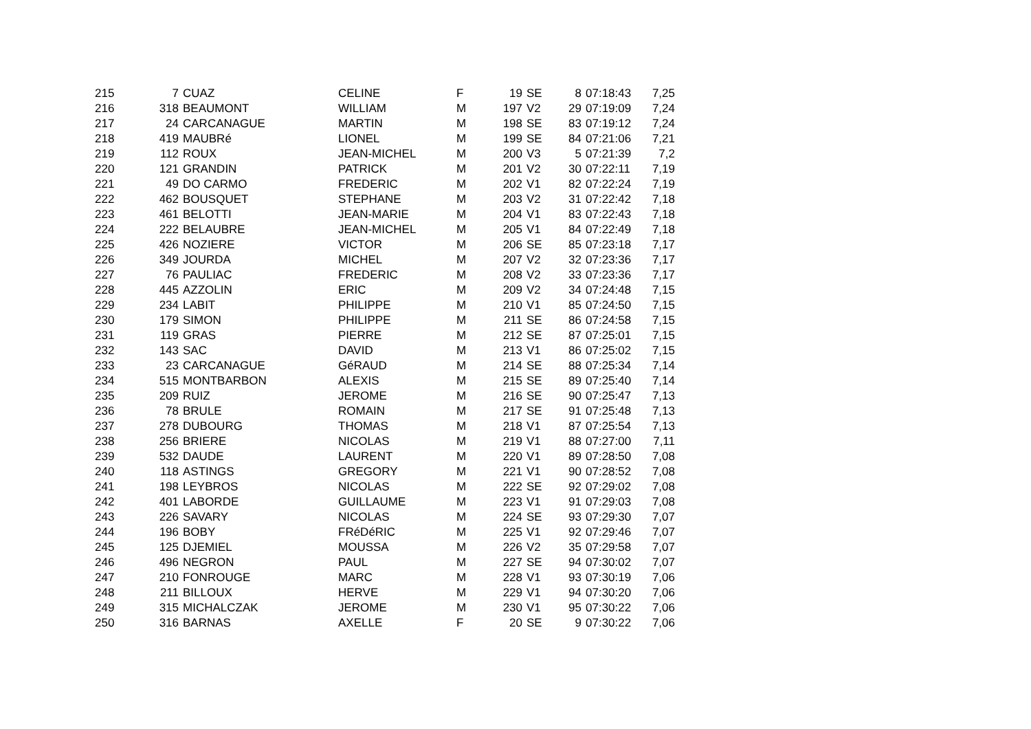| 215 | 7 | CUAZ | CELINE | F | 19 | SE | 8 | 07:18:43 | 7,25 |
| 216 | 318 | BEAUMONT | WILLIAM | M | 197 | V2 | 29 | 07:19:09 | 7,24 |
| 217 | 24 | CARCANAGUE | MARTIN | M | 198 | SE | 83 | 07:19:12 | 7,24 |
| 218 | 419 | MAUBRé | LIONEL | M | 199 | SE | 84 | 07:21:06 | 7,21 |
| 219 | 112 | ROUX | JEAN-MICHEL | M | 200 | V3 | 5 | 07:21:39 | 7,2 |
| 220 | 121 | GRANDIN | PATRICK | M | 201 | V2 | 30 | 07:22:11 | 7,19 |
| 221 | 49 | DO CARMO | FREDERIC | M | 202 | V1 | 82 | 07:22:24 | 7,19 |
| 222 | 462 | BOUSQUET | STEPHANE | M | 203 | V2 | 31 | 07:22:42 | 7,18 |
| 223 | 461 | BELOTTI | JEAN-MARIE | M | 204 | V1 | 83 | 07:22:43 | 7,18 |
| 224 | 222 | BELAUBRE | JEAN-MICHEL | M | 205 | V1 | 84 | 07:22:49 | 7,18 |
| 225 | 426 | NOZIERE | VICTOR | M | 206 | SE | 85 | 07:23:18 | 7,17 |
| 226 | 349 | JOURDA | MICHEL | M | 207 | V2 | 32 | 07:23:36 | 7,17 |
| 227 | 76 | PAULIAC | FREDERIC | M | 208 | V2 | 33 | 07:23:36 | 7,17 |
| 228 | 445 | AZZOLIN | ERIC | M | 209 | V2 | 34 | 07:24:48 | 7,15 |
| 229 | 234 | LABIT | PHILIPPE | M | 210 | V1 | 85 | 07:24:50 | 7,15 |
| 230 | 179 | SIMON | PHILIPPE | M | 211 | SE | 86 | 07:24:58 | 7,15 |
| 231 | 119 | GRAS | PIERRE | M | 212 | SE | 87 | 07:25:01 | 7,15 |
| 232 | 143 | SAC | DAVID | M | 213 | V1 | 86 | 07:25:02 | 7,15 |
| 233 | 23 | CARCANAGUE | GéRAUD | M | 214 | SE | 88 | 07:25:34 | 7,14 |
| 234 | 515 | MONTBARBON | ALEXIS | M | 215 | SE | 89 | 07:25:40 | 7,14 |
| 235 | 209 | RUIZ | JEROME | M | 216 | SE | 90 | 07:25:47 | 7,13 |
| 236 | 78 | BRULE | ROMAIN | M | 217 | SE | 91 | 07:25:48 | 7,13 |
| 237 | 278 | DUBOURG | THOMAS | M | 218 | V1 | 87 | 07:25:54 | 7,13 |
| 238 | 256 | BRIERE | NICOLAS | M | 219 | V1 | 88 | 07:27:00 | 7,11 |
| 239 | 532 | DAUDE | LAURENT | M | 220 | V1 | 89 | 07:28:50 | 7,08 |
| 240 | 118 | ASTINGS | GREGORY | M | 221 | V1 | 90 | 07:28:52 | 7,08 |
| 241 | 198 | LEYBROS | NICOLAS | M | 222 | SE | 92 | 07:29:02 | 7,08 |
| 242 | 401 | LABORDE | GUILLAUME | M | 223 | V1 | 91 | 07:29:03 | 7,08 |
| 243 | 226 | SAVARY | NICOLAS | M | 224 | SE | 93 | 07:29:30 | 7,07 |
| 244 | 196 | BOBY | FRéDéRIC | M | 225 | V1 | 92 | 07:29:46 | 7,07 |
| 245 | 125 | DJEMIEL | MOUSSA | M | 226 | V2 | 35 | 07:29:58 | 7,07 |
| 246 | 496 | NEGRON | PAUL | M | 227 | SE | 94 | 07:30:02 | 7,07 |
| 247 | 210 | FONROUGE | MARC | M | 228 | V1 | 93 | 07:30:19 | 7,06 |
| 248 | 211 | BILLOUX | HERVE | M | 229 | V1 | 94 | 07:30:20 | 7,06 |
| 249 | 315 | MICHALCZAK | JEROME | M | 230 | V1 | 95 | 07:30:22 | 7,06 |
| 250 | 316 | BARNAS | AXELLE | F | 20 | SE | 9 | 07:30:22 | 7,06 |